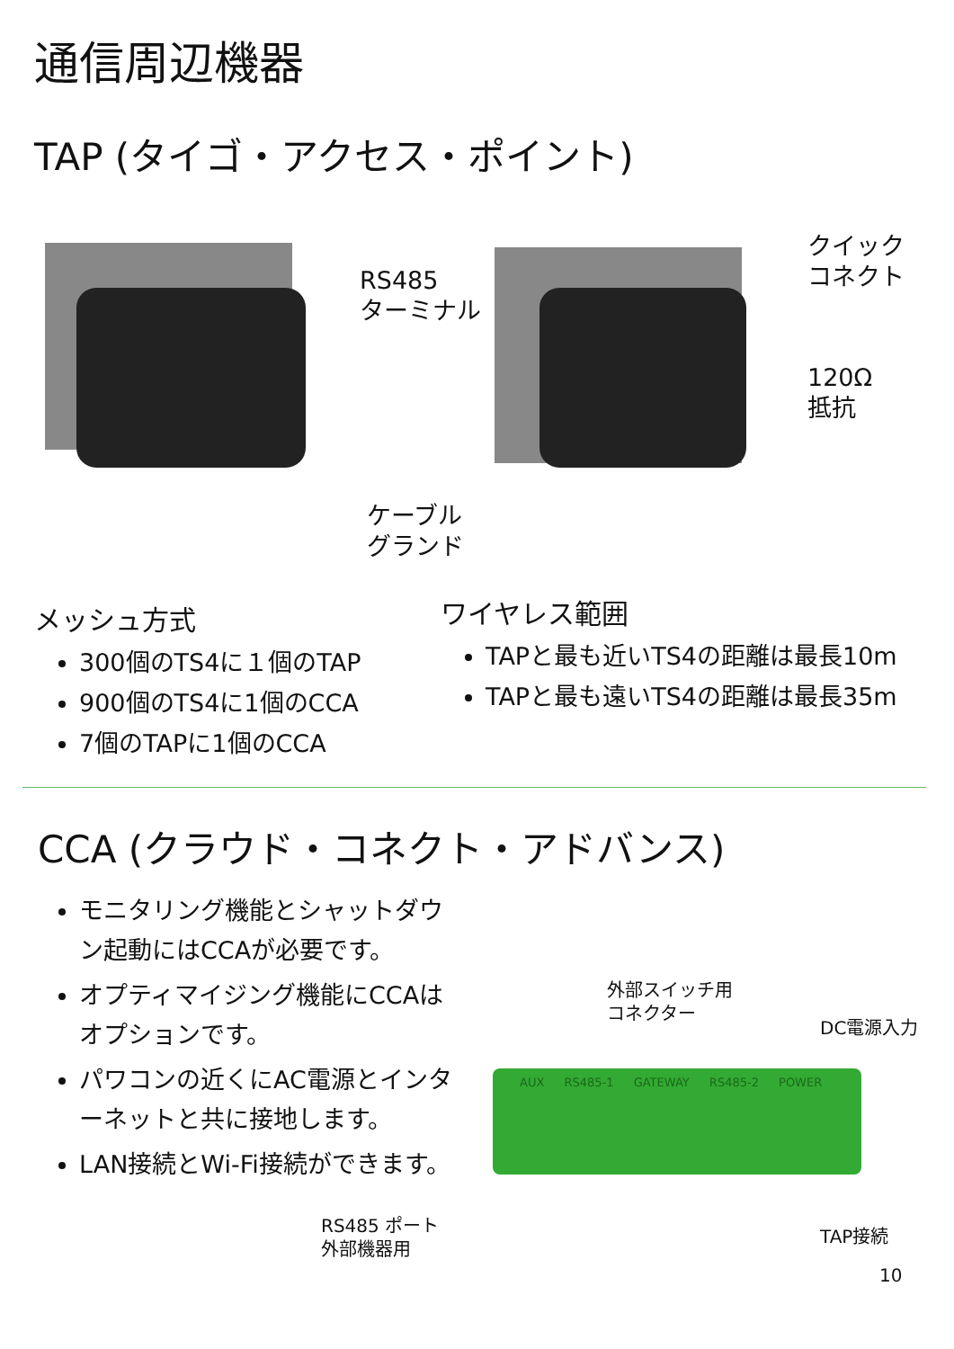通信周辺機器
TAP (タイゴ・アクセス・ポイント)
RS485
ターミナル
クイック
コネクト
120Ω
抵抗
ケーブル
グランド
メッシュ方式
300個のTS4に１個のTAP
900個のTS4に1個のCCA
7個のTAPに1個のCCA
ワイヤレス範囲
TAPと最も近いTS4の距離は最長10m
TAPと最も遠いTS4の距離は最長35m
CCA (クラウド・コネクト・アドバンス)
モニタリング機能とシャットダウン起動にはCCAが必要です。
オプティマイジング機能にCCAはオプションです。
パワコンの近くにAC電源とインターネットと共に接地します。
LAN接続とWi-Fi接続ができます。
AUX RS485-1 GATEWAY RS485-2 POWER
外部スイッチ用
コネクター
DC電源入力
RS485 ポート
外部機器用
TAP接続
10